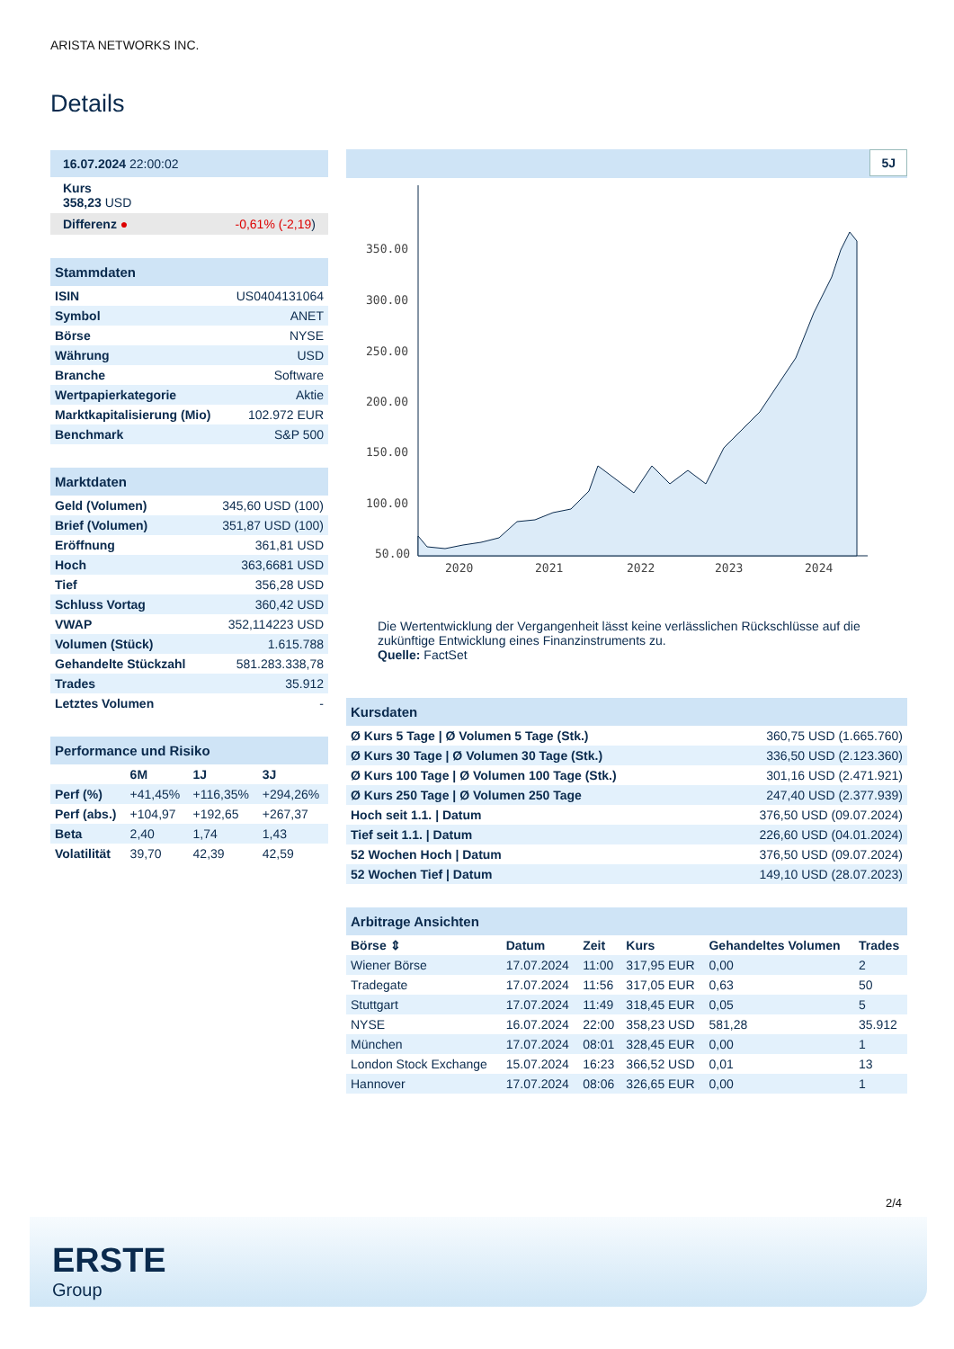ARISTA NETWORKS INC.
Details
| 16.07.2024 22:00:02 |
| Kurs 358,23 USD |
| Differenz ● -0,61% (-2,19 ) |
| Stammdaten | |
| ISIN | US0404131064 |
| Symbol | ANET |
| Börse | NYSE |
| Währung | USD |
| Branche | Software |
| Wertpapierkategorie | Aktie |
| Marktkapitalisierung (Mio) | 102.972 EUR |
| Benchmark | S&P 500 |
| Marktdaten | |
| Geld (Volumen) | 345,60 USD (100) |
| Brief (Volumen) | 351,87 USD (100) |
| Eröffnung | 361,81 USD |
| Hoch | 363,6681 USD |
| Tief | 356,28 USD |
| Schluss Vortag | 360,42 USD |
| VWAP | 352,114223 USD |
| Volumen (Stück) | 1.615.788 |
| Gehandelte Stückzahl | 581.283.338,78 |
| Trades | 35.912 |
| Letztes Volumen | - |
| Performance und Risiko | | | |
| | 6M | 1J | 3J |
| Perf (%) | +41,45% | +116,35% | +294,26% |
| Perf (abs.) | +104,97 | +192,65 | +267,37 |
| Beta | 2,40 | 1,74 | 1,43 |
| Volatilität | 39,70 | 42,39 | 42,59 |
5J
350.00
300.00
250.00
200.00
150.00
100.00
50.00
2020
2021
2022
2023
2024
Die Wertentwicklung der Vergangenheit lässt keine verlässlichen Rückschlüsse auf die zukünftige Entwicklung eines Finanzinstruments zu.
Quelle: FactSet
| Kursdaten | |
| Ø Kurs 5 Tage / Ø Volumen 5 Tage (Stk.) | 360,75 USD (1.665.760) |
| Ø Kurs 30 Tage / Ø Volumen 30 Tage (Stk.) | 336,50 USD (2.123.360) |
| Ø Kurs 100 Tage / Ø Volumen 100 Tage (Stk.) | 301,16 USD (2.471.921) |
| Ø Kurs 250 Tage / Ø Volumen 250 Tage | 247,40 USD (2.377.939) |
| Hoch seit 1.1. / Datum | 376,50 USD (09.07.2024) |
| Tief seit 1.1. / Datum | 226,60 USD (04.01.2024) |
| 52 Wochen Hoch / Datum | 376,50 USD (09.07.2024) |
| 52 Wochen Tief / Datum | 149,10 USD (28.07.2023) |
| Arbitrage Ansichten | | | | | |
| Börse ⇕ | Datum | Zeit | Kurs | Gehandeltes Volumen | Trades |
| Wiener Börse | 17.07.2024 | 11:00 | 317,95 EUR | 0,00 | 2 |
| Tradegate | 17.07.2024 | 11:56 | 317,05 EUR | 0,63 | 50 |
| Stuttgart | 17.07.2024 | 11:49 | 318,45 EUR | 0,05 | 5 |
| NYSE | 16.07.2024 | 22:00 | 358,23 USD | 581,28 | 35.912 |
| München | 17.07.2024 | 08:01 | 328,45 EUR | 0,00 | 1 |
| London Stock Exchange | 15.07.2024 | 16:23 | 366,52 USD | 0,01 | 13 |
| Hannover | 17.07.2024 | 08:06 | 326,65 EUR | 0,00 | 1 |
2/4
ERSTE
Group